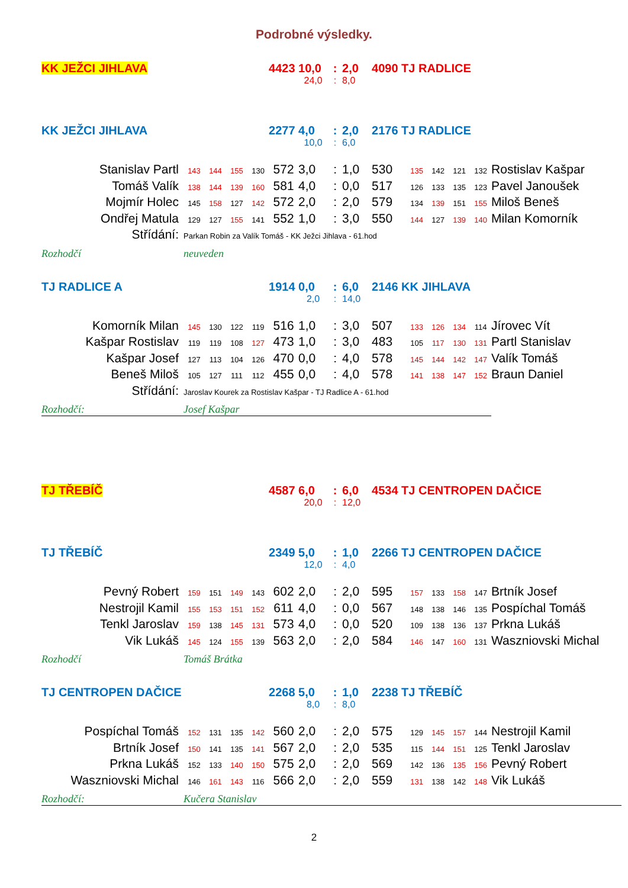Podrobné výsledky.
| KK JEŽCI JIHLAVA | | | | | 4423 | 10,0 | : | 2,0 | 4090 | TJ RADLICE | | | | | |
| | | | | | | 24,0 | : | 8,0 | | | | | | | |
| KK JEŽCI JIHLAVA | | | | | 2277 | 4,0 | : | 2,0 | 2176 | TJ RADLICE | | | | | |
| | | | | | | 10,0 | : | 6,0 | | | | | | | |
| Stanislav Partl | 143 | 144 | 155 | 130 | 572 | 3,0 | : | 1,0 | 530 | | 135 | 142 | 121 | 132 | Rostislav Kašpar |
| Tomáš Valík | 138 | 144 | 139 | 160 | 581 | 4,0 | : | 0,0 | 517 | | 126 | 133 | 135 | 123 | Pavel Janoušek |
| Mojmír Holec | 145 | 158 | 127 | 142 | 572 | 2,0 | : | 2,0 | 579 | | 134 | 139 | 151 | 155 | Miloš Beneš |
| Ondřej Matula | 129 | 127 | 155 | 141 | 552 | 1,0 | : | 3,0 | 550 | | 144 | 127 | 139 | 140 | Milan Komorník |
| Střídání: | Parkan Robin za Valík Tomáš - KK Ježci Jihlava - 61.hod | | | | | | | | | | | | | | |
| Rozhodčí | neuveden | | | | | | | | | | | | | | |
| TJ RADLICE A | | | | | 1914 | 0,0 | : | 6,0 | 2146 | KK JIHLAVA | | | | | |
| | | | | | | 2,0 | : | 14,0 | | | | | | | |
| Komorník Milan | 145 | 130 | 122 | 119 | 516 | 1,0 | : | 3,0 | 507 | | 133 | 126 | 134 | 114 | Jírovec Vít |
| Kašpar Rostislav | 119 | 119 | 108 | 127 | 473 | 1,0 | : | 3,0 | 483 | | 105 | 117 | 130 | 131 | Partl Stanislav |
| Kašpar Josef | 127 | 113 | 104 | 126 | 470 | 0,0 | : | 4,0 | 578 | | 145 | 144 | 142 | 147 | Valík Tomáš |
| Beneš Miloš | 105 | 127 | 111 | 112 | 455 | 0,0 | : | 4,0 | 578 | | 141 | 138 | 147 | 152 | Braun Daniel |
| Střídání: | Jaroslav Kourek za Rostislav Kašpar - TJ Radlice A - 61.hod | | | | | | | | | | | | | | |
| Rozhodčí: | Josef Kašpar | | | | | | | | | | | | | | |
| TJ TŘEBÍČ | | | | | 4587 | 6,0 | : | 6,0 | 4534 | TJ CENTROPEN DAČICE | | | | | |
| | | | | | | 20,0 | : | 12,0 | | | | | | | |
| TJ TŘEBÍČ | | | | | 2349 | 5,0 | : | 1,0 | 2266 | TJ CENTROPEN DAČICE | | | | | |
| | | | | | | 12,0 | : | 4,0 | | | | | | | |
| Pevný Robert | 159 | 151 | 149 | 143 | 602 | 2,0 | : | 2,0 | 595 | | 157 | 133 | 158 | 147 | Brtník Josef |
| Nestrojil Kamil | 155 | 153 | 151 | 152 | 611 | 4,0 | : | 0,0 | 567 | | 148 | 138 | 146 | 135 | Pospíchal Tomáš |
| Tenkl Jaroslav | 159 | 138 | 145 | 131 | 573 | 4,0 | : | 0,0 | 520 | | 109 | 138 | 136 | 137 | Prkna Lukáš |
| Vik Lukáš | 145 | 124 | 155 | 139 | 563 | 2,0 | : | 2,0 | 584 | | 146 | 147 | 160 | 131 | Waszniovski Michal |
| Rozhodčí | Tomáš Brátka | | | | | | | | | | | | | | |
| TJ CENTROPEN DAČICE | | | | | 2268 | 5,0 | : | 1,0 | 2238 | TJ TŘEBÍČ | | | | | |
| | | | | | | 8,0 | : | 8,0 | | | | | | | |
| Pospíchal Tomáš | 152 | 131 | 135 | 142 | 560 | 2,0 | : | 2,0 | 575 | | 129 | 145 | 157 | 144 | Nestrojil Kamil |
| Brtník Josef | 150 | 141 | 135 | 141 | 567 | 2,0 | : | 2,0 | 535 | | 115 | 144 | 151 | 125 | Tenkl Jaroslav |
| Prkna Lukáš | 152 | 133 | 140 | 150 | 575 | 2,0 | : | 2,0 | 569 | | 142 | 136 | 135 | 156 | Pevný Robert |
| Waszniovski Michal | 146 | 161 | 143 | 116 | 566 | 2,0 | : | 2,0 | 559 | | 131 | 138 | 142 | 148 | Vik Lukáš |
| Rozhodčí: | Kučera Stanislav | | | | | | | | | | | | | | |
2